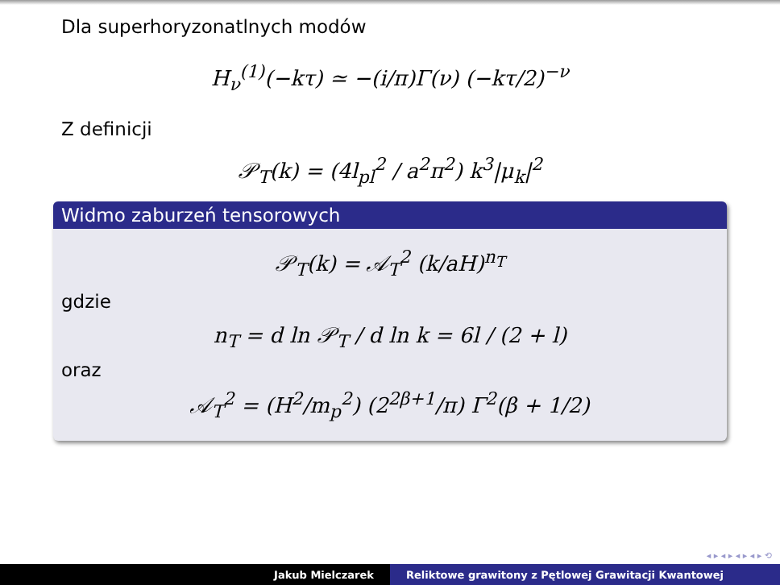Dla superhoryzonatlnych modów
H<sub>ν</sub><sup>(1)</sup>(−kτ) ≃ −(i/π)Γ(ν) (−kτ/2)<sup>−ν</sup>
Z definicji
𝒫<sub>T</sub>(k) = (4l<sub>pl</sub><sup>2</sup> / a<sup>2</sup>π<sup>2</sup>) k<sup>3</sup>|μ<sub>k</sub>|<sup>2</sup>
Widmo zaburzeń tensorowych
𝒫<sub>T</sub>(k) = 𝒜<sub>T</sub><sup>2</sup> (k/aH)<sup>n<sub>T</sub></sup>
gdzie
n<sub>T</sub> = d ln 𝒫<sub>T</sub> / d ln k = 6l / (2 + l)
oraz
𝒜<sub>T</sub><sup>2</sup> = (H<sup>2</sup>/m<sub>p</sub><sup>2</sup>) (2<sup>2β+1</sup>/π) Γ<sup>2</sup>(β + 1/2)
◂ ▸ ◂ ▸ ◂ ▸ ◂ ▸ ⟲
Jakub Mielczarek Reliktowe grawitony z Pętlowej Grawitacji Kwantowej